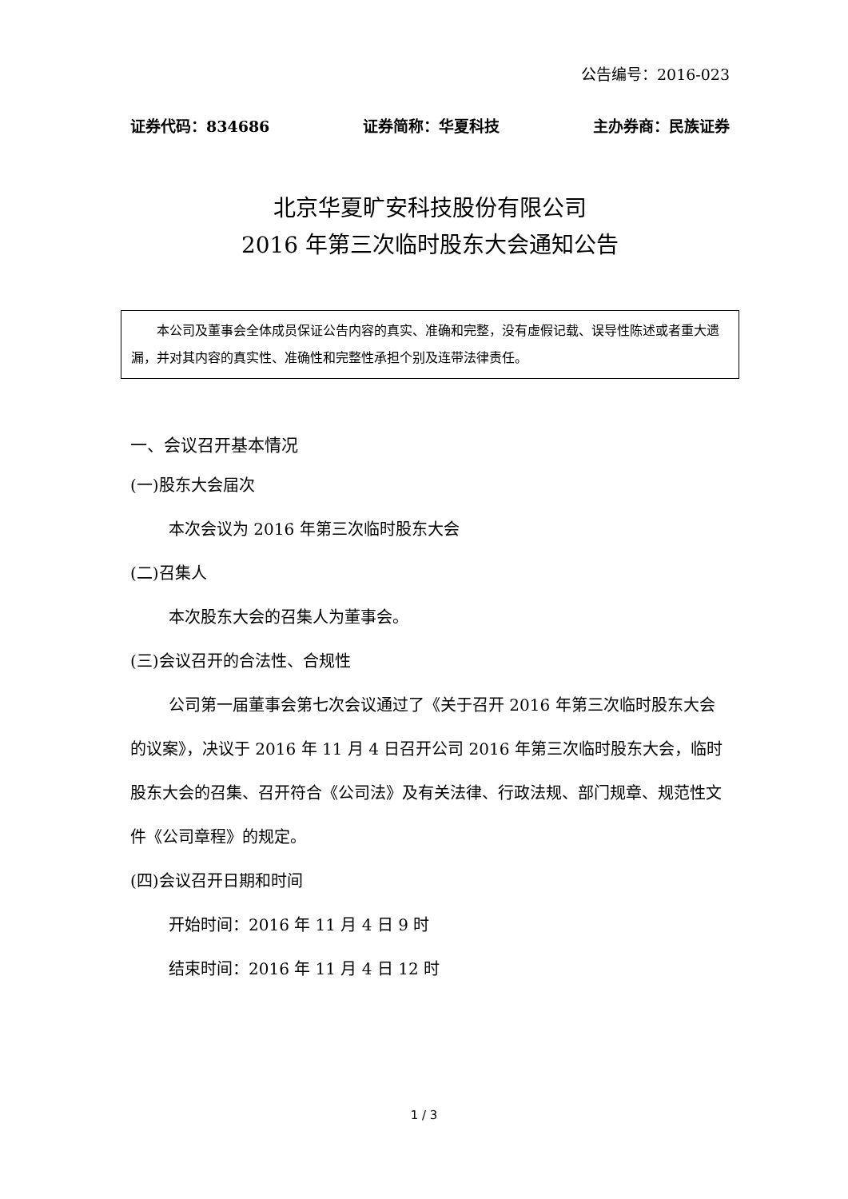公告编号：2016-023
证券代码：834686 证券简称：华夏科技 主办券商：民族证券
北京华夏旷安科技股份有限公司
2016 年第三次临时股东大会通知公告
本公司及董事会全体成员保证公告内容的真实、准确和完整，没有虚假记载、误导性陈述或者重大遗漏，并对其内容的真实性、准确性和完整性承担个别及连带法律责任。
一、会议召开基本情况
(一)股东大会届次
本次会议为 2016 年第三次临时股东大会
(二)召集人
本次股东大会的召集人为董事会。
(三)会议召开的合法性、合规性
公司第一届董事会第七次会议通过了《关于召开 2016 年第三次临时股东大会的议案》，决议于 2016 年 11 月 4 日召开公司 2016 年第三次临时股东大会，临时股东大会的召集、召开符合《公司法》及有关法律、行政法规、部门规章、规范性文件《公司章程》的规定。
(四)会议召开日期和时间
开始时间：2016 年 11 月 4 日 9 时
结束时间：2016 年 11 月 4 日 12 时
1 / 3